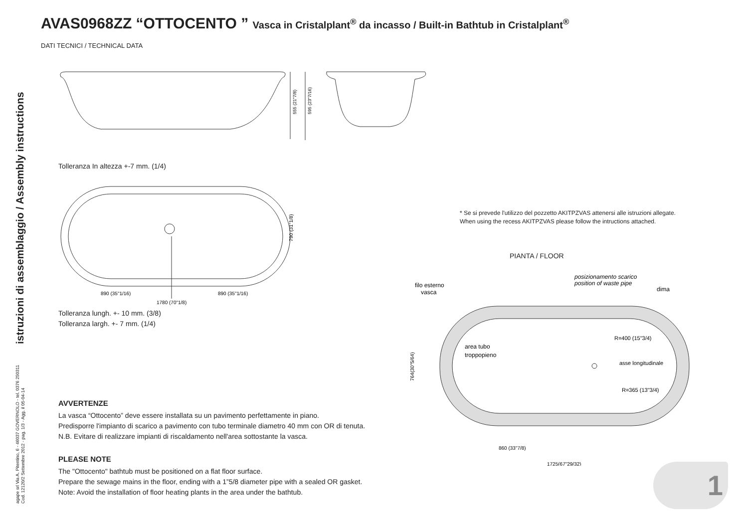istruzioni di assemblaggio / Assembly instructions
agape srl Via A. Pitentino, 6 - 46037 GOVERNOLO - tel. 0376 250311
Cod. 12120/2 Settembre 2012 - pag. 1/3 - Agg. il 05-04-14
AVAS0968ZZ “OTTOCENTO ” Vasca in Cristalplant<sup>®</sup> da incasso / Built-in Bathtub in Cristalplant<sup>®</sup>
DATI TECNICI / TECHNICAL DATA
555 (21"7/8)
595 (23"7/16)
Tolleranza In altezza +-7 mm. (1/4)
890 (35"1/16)
890 (35"1/16)
1780 (70"1/8)
790 (31"1/8)
Tolleranza lungh. +- 10 mm. (3/8)
Tolleranza largh. +- 7 mm. (1/4)
AVVERTENZE
La vasca “Ottocento” deve essere installata su un pavimento perfettamente in piano.
Predisporre l'impianto di scarico a pavimento con tubo terminale diametro 40 mm con OR di tenuta.
N.B. Evitare di realizzare impianti di riscaldamento nell'area sottostante la vasca.
PLEASE NOTE
The "Ottocento" bathtub must be positioned on a flat floor surface.
Prepare the sewage mains in the floor, ending with a 1”5/8 diameter pipe with a sealed OR gasket.
Note: Avoid the installation of floor heating plants in the area under the bathtub.
* Se si prevede l'utilizzo del pozzetto AKITPZVAS attenersi alle istruzioni allegate.
When using the recess AKITPZVAS please follow the intructions attached.
PIANTA / FLOOR
filo esterno
vasca
posizionamento scarico
position of waste pipe
dima
area tubo
troppopieno
R=400 (15"3/4)
asse longitudinale
R=365 (13"3/4)
764(30"5/64)
860 (33"7/8)
1725(67"29/32)
1